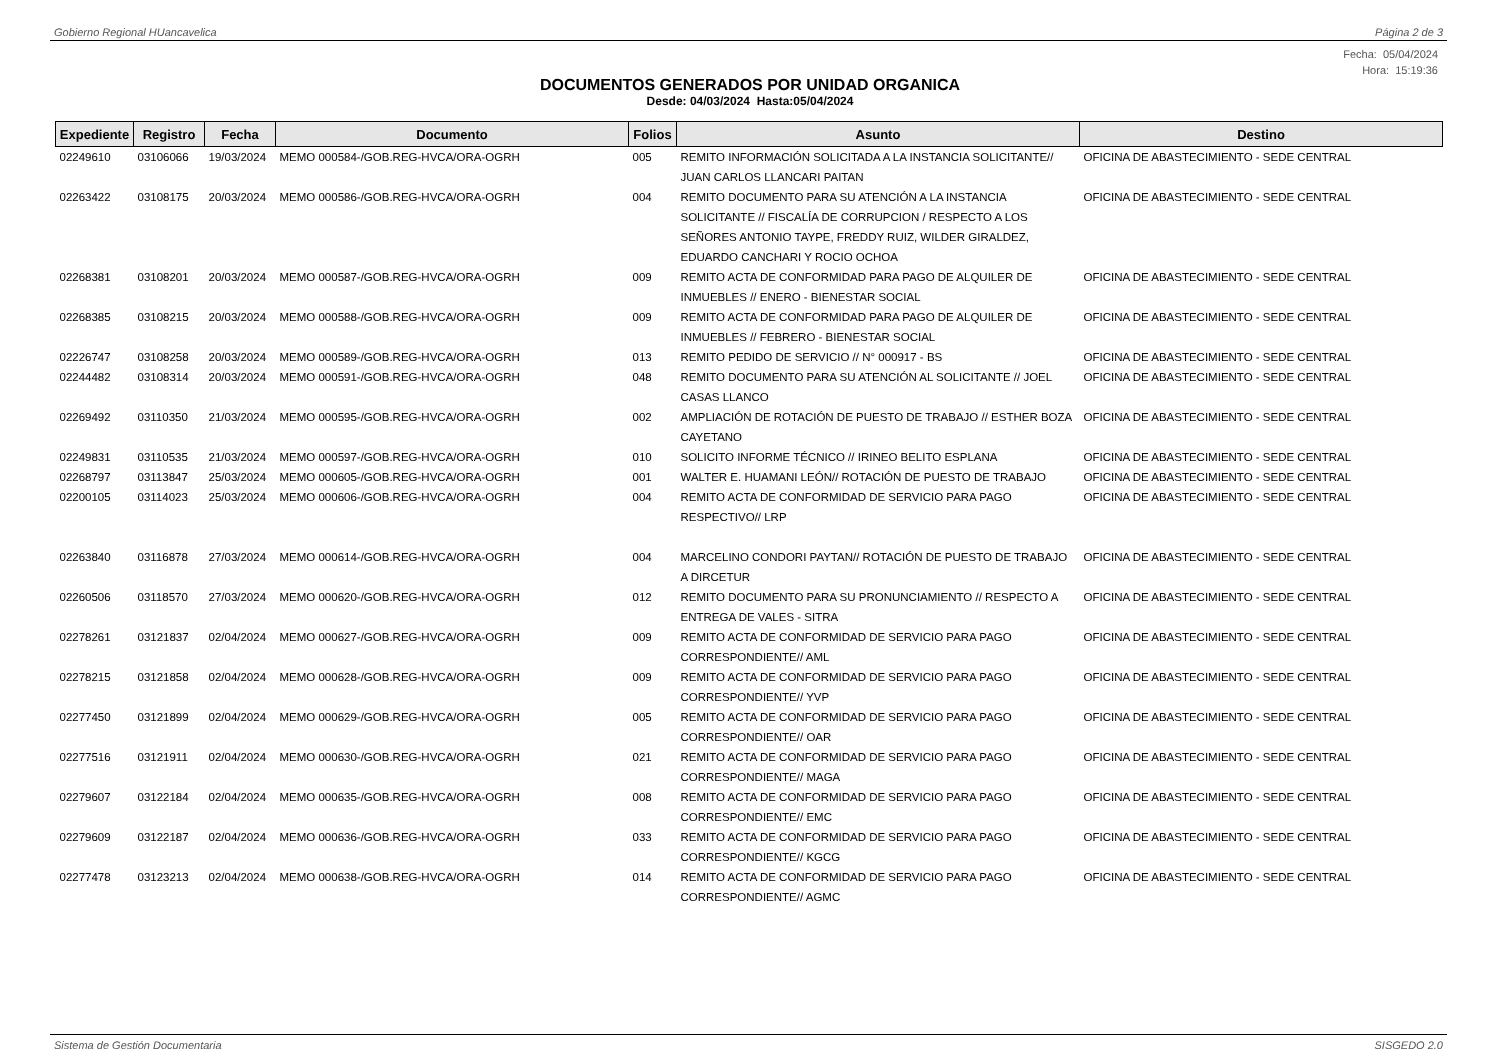Gobierno Regional HUancavelica Página 2 de 3
Fecha: 05/04/2024
Hora: 15:19:36
DOCUMENTOS GENERADOS POR UNIDAD ORGANICA
Desde: 04/03/2024 Hasta:05/04/2024
| Expediente | Registro | Fecha | Documento | Folios | Asunto | Destino |
| --- | --- | --- | --- | --- | --- | --- |
| 02249610 | 03106066 | 19/03/2024 | MEMO 000584-/GOB.REG-HVCA/ORA-OGRH | 005 | REMITO INFORMACIÓN SOLICITADA A LA INSTANCIA SOLICITANTE// JUAN CARLOS LLANCARI PAITAN | OFICINA DE ABASTECIMIENTO - SEDE CENTRAL |
| 02263422 | 03108175 | 20/03/2024 | MEMO 000586-/GOB.REG-HVCA/ORA-OGRH | 004 | REMITO DOCUMENTO PARA SU ATENCIÓN A LA INSTANCIA SOLICITANTE // FISCALÍA DE CORRUPCION / RESPECTO A LOS SEÑORES ANTONIO TAYPE, FREDDY RUIZ, WILDER GIRALDEZ, EDUARDO CANCHARI Y ROCIO OCHOA | OFICINA DE ABASTECIMIENTO - SEDE CENTRAL |
| 02268381 | 03108201 | 20/03/2024 | MEMO 000587-/GOB.REG-HVCA/ORA-OGRH | 009 | REMITO ACTA DE CONFORMIDAD PARA PAGO DE ALQUILER DE INMUEBLES // ENERO - BIENESTAR SOCIAL | OFICINA DE ABASTECIMIENTO - SEDE CENTRAL |
| 02268385 | 03108215 | 20/03/2024 | MEMO 000588-/GOB.REG-HVCA/ORA-OGRH | 009 | REMITO ACTA DE CONFORMIDAD PARA PAGO DE ALQUILER DE INMUEBLES // FEBRERO - BIENESTAR SOCIAL | OFICINA DE ABASTECIMIENTO - SEDE CENTRAL |
| 02226747 | 03108258 | 20/03/2024 | MEMO 000589-/GOB.REG-HVCA/ORA-OGRH | 013 | REMITO PEDIDO DE SERVICIO // N° 000917 - BS | OFICINA DE ABASTECIMIENTO - SEDE CENTRAL |
| 02244482 | 03108314 | 20/03/2024 | MEMO 000591-/GOB.REG-HVCA/ORA-OGRH | 048 | REMITO DOCUMENTO PARA SU ATENCIÓN AL SOLICITANTE // JOEL CASAS LLANCO | OFICINA DE ABASTECIMIENTO - SEDE CENTRAL |
| 02269492 | 03110350 | 21/03/2024 | MEMO 000595-/GOB.REG-HVCA/ORA-OGRH | 002 | AMPLIACIÓN DE ROTACIÓN DE PUESTO DE TRABAJO // ESTHER BOZA CAYETANO | OFICINA DE ABASTECIMIENTO - SEDE CENTRAL |
| 02249831 | 03110535 | 21/03/2024 | MEMO 000597-/GOB.REG-HVCA/ORA-OGRH | 010 | SOLICITO INFORME TÉCNICO // IRINEO BELITO ESPLANA | OFICINA DE ABASTECIMIENTO - SEDE CENTRAL |
| 02268797 | 03113847 | 25/03/2024 | MEMO 000605-/GOB.REG-HVCA/ORA-OGRH | 001 | WALTER E. HUAMANI LEÓN// ROTACIÓN DE PUESTO DE TRABAJO | OFICINA DE ABASTECIMIENTO - SEDE CENTRAL |
| 02200105 | 03114023 | 25/03/2024 | MEMO 000606-/GOB.REG-HVCA/ORA-OGRH | 004 | REMITO ACTA DE CONFORMIDAD DE SERVICIO PARA PAGO RESPECTIVO// LRP | OFICINA DE ABASTECIMIENTO - SEDE CENTRAL |
| 02263840 | 03116878 | 27/03/2024 | MEMO 000614-/GOB.REG-HVCA/ORA-OGRH | 004 | MARCELINO CONDORI PAYTAN// ROTACIÓN DE PUESTO DE TRABAJO A DIRCETUR | OFICINA DE ABASTECIMIENTO - SEDE CENTRAL |
| 02260506 | 03118570 | 27/03/2024 | MEMO 000620-/GOB.REG-HVCA/ORA-OGRH | 012 | REMITO DOCUMENTO PARA SU PRONUNCIAMIENTO // RESPECTO A ENTREGA DE VALES - SITRA | OFICINA DE ABASTECIMIENTO - SEDE CENTRAL |
| 02278261 | 03121837 | 02/04/2024 | MEMO 000627-/GOB.REG-HVCA/ORA-OGRH | 009 | REMITO ACTA DE CONFORMIDAD DE SERVICIO PARA PAGO CORRESPONDIENTE// AML | OFICINA DE ABASTECIMIENTO - SEDE CENTRAL |
| 02278215 | 03121858 | 02/04/2024 | MEMO 000628-/GOB.REG-HVCA/ORA-OGRH | 009 | REMITO ACTA DE CONFORMIDAD DE SERVICIO PARA PAGO CORRESPONDIENTE// YVP | OFICINA DE ABASTECIMIENTO - SEDE CENTRAL |
| 02277450 | 03121899 | 02/04/2024 | MEMO 000629-/GOB.REG-HVCA/ORA-OGRH | 005 | REMITO ACTA DE CONFORMIDAD DE SERVICIO PARA PAGO CORRESPONDIENTE// OAR | OFICINA DE ABASTECIMIENTO - SEDE CENTRAL |
| 02277516 | 03121911 | 02/04/2024 | MEMO 000630-/GOB.REG-HVCA/ORA-OGRH | 021 | REMITO ACTA DE CONFORMIDAD DE SERVICIO PARA PAGO CORRESPONDIENTE// MAGA | OFICINA DE ABASTECIMIENTO - SEDE CENTRAL |
| 02279607 | 03122184 | 02/04/2024 | MEMO 000635-/GOB.REG-HVCA/ORA-OGRH | 008 | REMITO ACTA DE CONFORMIDAD DE SERVICIO PARA PAGO CORRESPONDIENTE// EMC | OFICINA DE ABASTECIMIENTO - SEDE CENTRAL |
| 02279609 | 03122187 | 02/04/2024 | MEMO 000636-/GOB.REG-HVCA/ORA-OGRH | 033 | REMITO ACTA DE CONFORMIDAD DE SERVICIO PARA PAGO CORRESPONDIENTE// KGCG | OFICINA DE ABASTECIMIENTO - SEDE CENTRAL |
| 02277478 | 03123213 | 02/04/2024 | MEMO 000638-/GOB.REG-HVCA/ORA-OGRH | 014 | REMITO ACTA DE CONFORMIDAD DE SERVICIO PARA PAGO CORRESPONDIENTE// AGMC | OFICINA DE ABASTECIMIENTO - SEDE CENTRAL |
Sistema de Gestión Documentaria SISGEDO 2.0